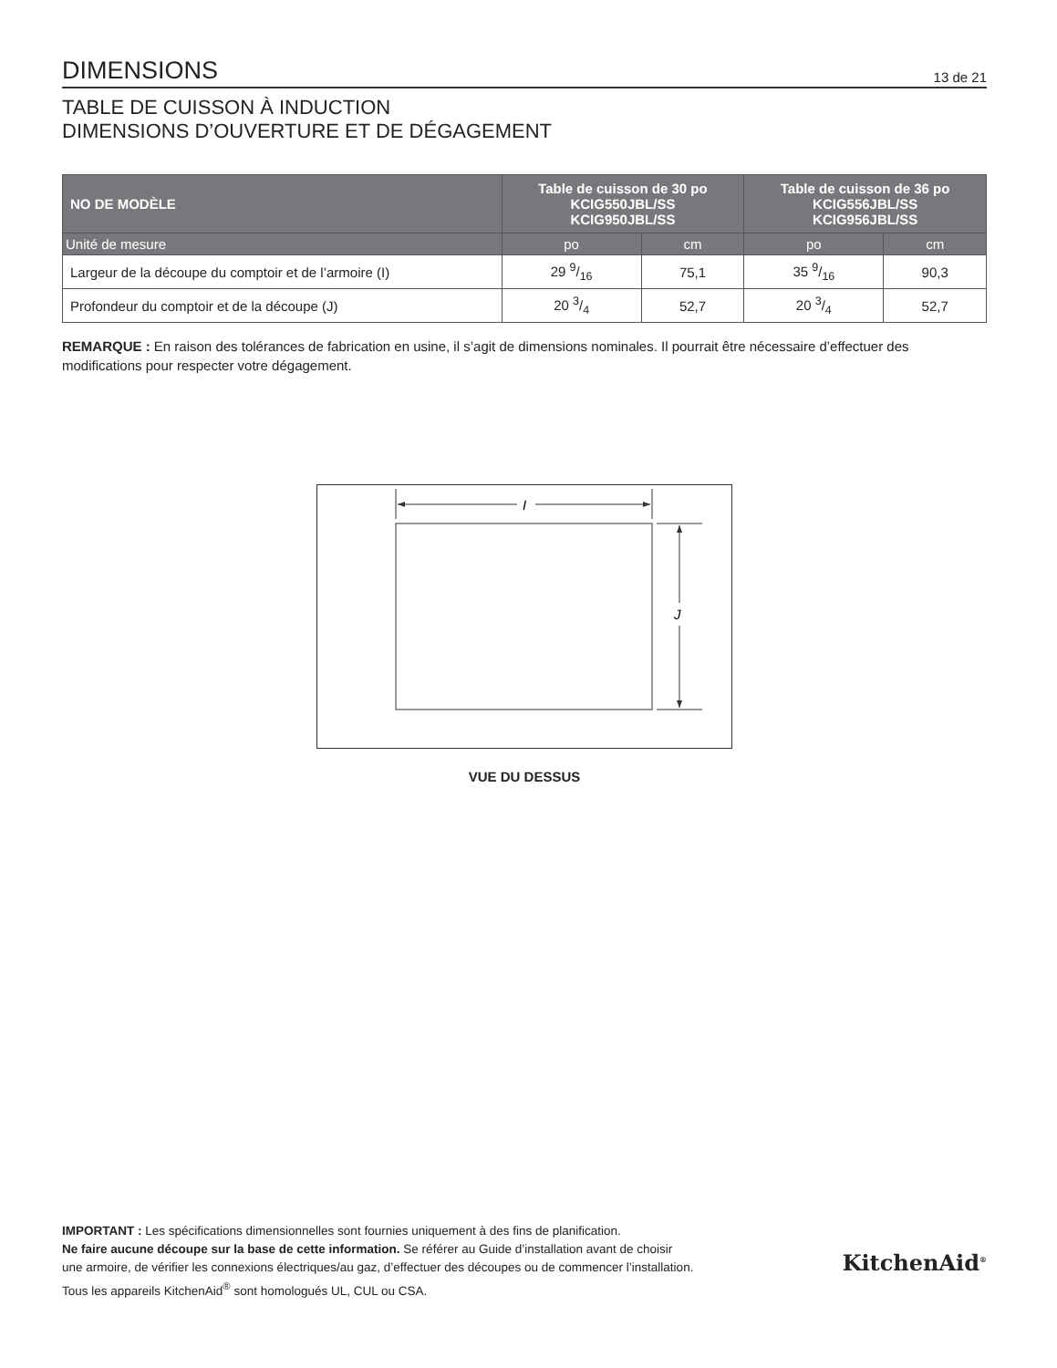DIMENSIONS
13 de 21
TABLE DE CUISSON À INDUCTION
DIMENSIONS D’OUVERTURE ET DE DÉGAGEMENT
| NO DE MODÈLE | Table de cuisson de 30 po KCIG550JBL/SS KCIG950JBL/SS | | Table de cuisson de 36 po KCIG556JBL/SS KCIG956JBL/SS | |
| --- | --- | --- | --- | --- |
| Unité de mesure | po | cm | po | cm |
| Largeur de la découpe du comptoir et de l’armoire (I) | 29 9/16 | 75,1 | 35 9/16 | 90,3 |
| Profondeur du comptoir et de la découpe (J) | 20 3/4 | 52,7 | 20 3/4 | 52,7 |
REMARQUE : En raison des tolérances de fabrication en usine, il s’agit de dimensions nominales. Il pourrait être nécessaire d’effectuer des modifications pour respecter votre dégagement.
I
J
VUE DU DESSUS
IMPORTANT : Les spécifications dimensionnelles sont fournies uniquement à des fins de planification.
Ne faire aucune découpe sur la base de cette information. Se référer au Guide d’installation avant de choisir
une armoire, de vérifier les connexions électriques/au gaz, d’effectuer des découpes ou de commencer l’installation.
Tous les appareils KitchenAid<sup>®</sup> sont homologués UL, CUL ou CSA.
KitchenAid<sup>®</sup>